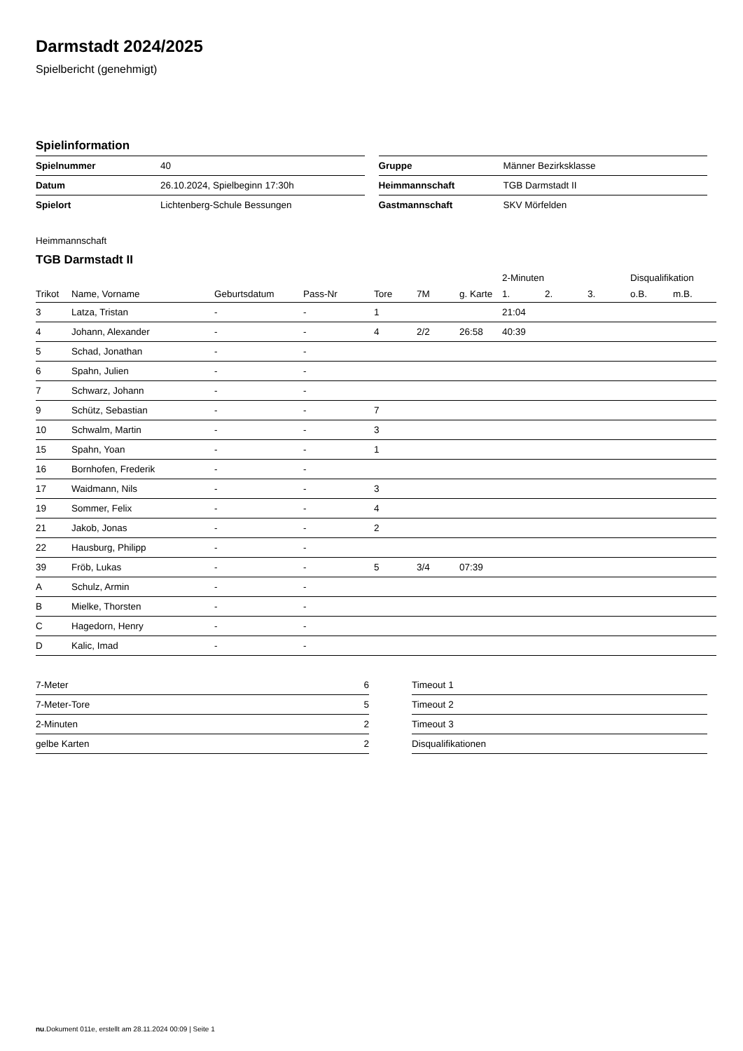Darmstadt 2024/2025
Spielbericht (genehmigt)
Spielinformation
| Spielnummer | 40 |
| Datum | 26.10.2024, Spielbeginn 17:30h |
| Spielort | Lichtenberg-Schule Bessungen |
| Gruppe | Männer Bezirksklasse |
| Heimmannschaft | TGB Darmstadt II |
| Gastmannschaft | SKV Mörfelden |
Heimmannschaft
TGB Darmstadt II
| | | | | | | | 2-Minuten | | | Disqualifikation | |
| --- | --- | --- | --- | --- | --- | --- | --- | --- | --- | --- | --- |
| Trikot | Name, Vorname | Geburtsdatum | Pass-Nr | Tore | 7M | g. Karte | 1. | 2. | 3. | o.B. | m.B. |
| 3 | Latza, Tristan | - | - | 1 | | | 21:04 | | | | |
| 4 | Johann, Alexander | - | - | 4 | 2/2 | 26:58 | 40:39 | | | | |
| 5 | Schad, Jonathan | - | - | | | | | | | | |
| 6 | Spahn, Julien | - | - | | | | | | | | |
| 7 | Schwarz, Johann | - | - | | | | | | | | |
| 9 | Schütz, Sebastian | - | - | 7 | | | | | | | |
| 10 | Schwalm, Martin | - | - | 3 | | | | | | | |
| 15 | Spahn, Yoan | - | - | 1 | | | | | | | |
| 16 | Bornhofen, Frederik | - | - | | | | | | | | |
| 17 | Waidmann, Nils | - | - | 3 | | | | | | | |
| 19 | Sommer, Felix | - | - | 4 | | | | | | | |
| 21 | Jakob, Jonas | - | - | 2 | | | | | | | |
| 22 | Hausburg, Philipp | - | - | | | | | | | | |
| 39 | Fröb, Lukas | - | - | 5 | 3/4 | 07:39 | | | | | |
| A | Schulz, Armin | - | - | | | | | | | | |
| B | Mielke, Thorsten | - | - | | | | | | | | |
| C | Hagedorn, Henry | - | - | | | | | | | | |
| D | Kalic, Imad | - | - | | | | | | | | |
| 7-Meter | 6 |
| 7-Meter-Tore | 5 |
| 2-Minuten | 2 |
| gelbe Karten | 2 |
| Timeout 1 |
| Timeout 2 |
| Timeout 3 |
| Disqualifikationen |
nu.Dokument 011e, erstellt am 28.11.2024 00:09 | Seite 1